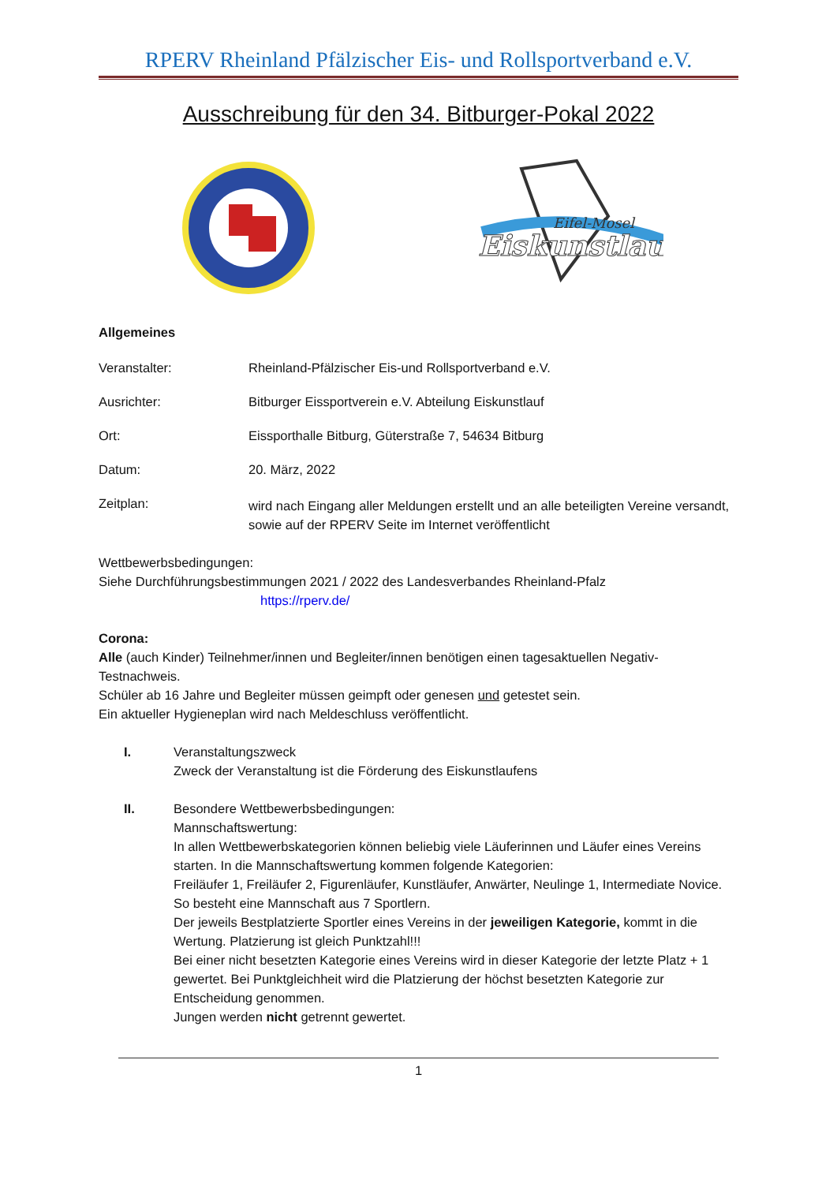RPERV Rheinland Pfälzischer Eis- und Rollsportverband e.V.
Ausschreibung für den 34. Bitburger-Pokal 2022
Eiskunstlauf
Eifel-Mosel
Allgemeines
Veranstalter: Rheinland-Pfälzischer Eis-und Rollsportverband e.V.
Ausrichter: Bitburger Eissportverein e.V. Abteilung Eiskunstlauf
Ort: Eissporthalle Bitburg, Güterstraße 7, 54634 Bitburg
Datum: 20. März, 2022
Zeitplan:
wird nach Eingang aller Meldungen erstellt und an alle beteiligten Vereine versandt, sowie auf der RPERV Seite im Internet veröffentlicht
Wettbewerbsbedingungen:
Siehe Durchführungsbestimmungen 2021 / 2022 des Landesverbandes Rheinland-Pfalz
https://rperv.de/
Corona:
Alle (auch Kinder) Teilnehmer/innen und Begleiter/innen benötigen einen tagesaktuellen Negativ-Testnachweis.
Schüler ab 16 Jahre und Begleiter müssen geimpft oder genesen und getestet sein.
Ein aktueller Hygieneplan wird nach Meldeschluss veröffentlicht.
I. Veranstaltungszweck
Zweck der Veranstaltung ist die Förderung des Eiskunstlaufens
II. Besondere Wettbewerbsbedingungen:
Mannschaftswertung:
In allen Wettbewerbskategorien können beliebig viele Läuferinnen und Läufer eines Vereins starten. In die Mannschaftswertung kommen folgende Kategorien:
Freiläufer 1, Freiläufer 2, Figurenläufer, Kunstläufer, Anwärter, Neulinge 1, Intermediate Novice.
So besteht eine Mannschaft aus 7 Sportlern.
Der jeweils Bestplatzierte Sportler eines Vereins in der jeweiligen Kategorie, kommt in die Wertung. Platzierung ist gleich Punktzahl!!!
Bei einer nicht besetzten Kategorie eines Vereins wird in dieser Kategorie der letzte Platz + 1 gewertet. Bei Punktgleichheit wird die Platzierung der höchst besetzten Kategorie zur Entscheidung genommen.
Jungen werden nicht getrennt gewertet.
1